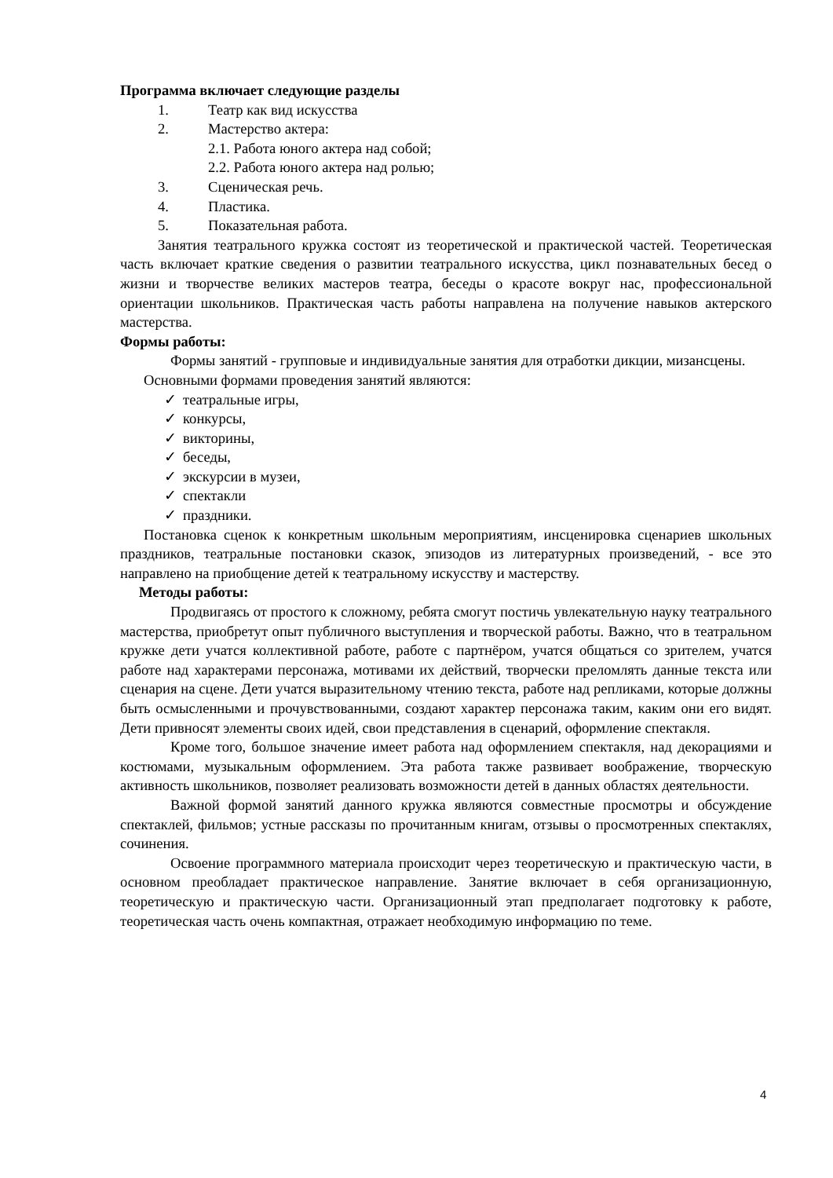Программа включает следующие разделы
1. Театр как вид искусства
2. Мастерство актера:
2.1. Работа юного актера над собой;
2.2. Работа юного актера над ролью;
3. Сценическая речь.
4. Пластика.
5. Показательная работа.
Занятия театрального кружка состоят из теоретической и практической частей. Теоретическая часть включает краткие сведения о развитии театрального искусства, цикл познавательных бесед о жизни и творчестве великих мастеров театра, беседы о красоте вокруг нас, профессиональной ориентации школьников. Практическая часть работы направлена на получение навыков актерского мастерства.
Формы работы:
Формы занятий - групповые и индивидуальные занятия для отработки дикции, мизансцены.
Основными формами проведения занятий являются:
✓ театральные игры,
✓ конкурсы,
✓ викторины,
✓ беседы,
✓ экскурсии в музеи,
✓ спектакли
✓ праздники.
Постановка сценок к конкретным школьным мероприятиям, инсценировка сценариев школьных праздников, театральные постановки сказок, эпизодов из литературных произведений, - все это направлено на приобщение детей к театральному искусству и мастерству.
Методы работы:
Продвигаясь от простого к сложному, ребята смогут постичь увлекательную науку театрального мастерства, приобретут опыт публичного выступления и творческой работы. Важно, что в театральном кружке дети учатся коллективной работе, работе с партнёром, учатся общаться со зрителем, учатся работе над характерами персонажа, мотивами их действий, творчески преломлять данные текста или сценария на сцене. Дети учатся выразительному чтению текста, работе над репликами, которые должны быть осмысленными и прочувствованными, создают характер персонажа таким, каким они его видят. Дети привносят элементы своих идей, свои представления в сценарий, оформление спектакля.
Кроме того, большое значение имеет работа над оформлением спектакля, над декорациями и костюмами, музыкальным оформлением. Эта работа также развивает воображение, творческую активность школьников, позволяет реализовать возможности детей в данных областях деятельности.
Важной формой занятий данного кружка являются совместные просмотры и обсуждение спектаклей, фильмов; устные рассказы по прочитанным книгам, отзывы о просмотренных спектаклях, сочинения.
Освоение программного материала происходит через теоретическую и практическую части, в основном преобладает практическое направление. Занятие включает в себя организационную, теоретическую и практическую части. Организационный этап предполагает подготовку к работе, теоретическая часть очень компактная, отражает необходимую информацию по теме.
4